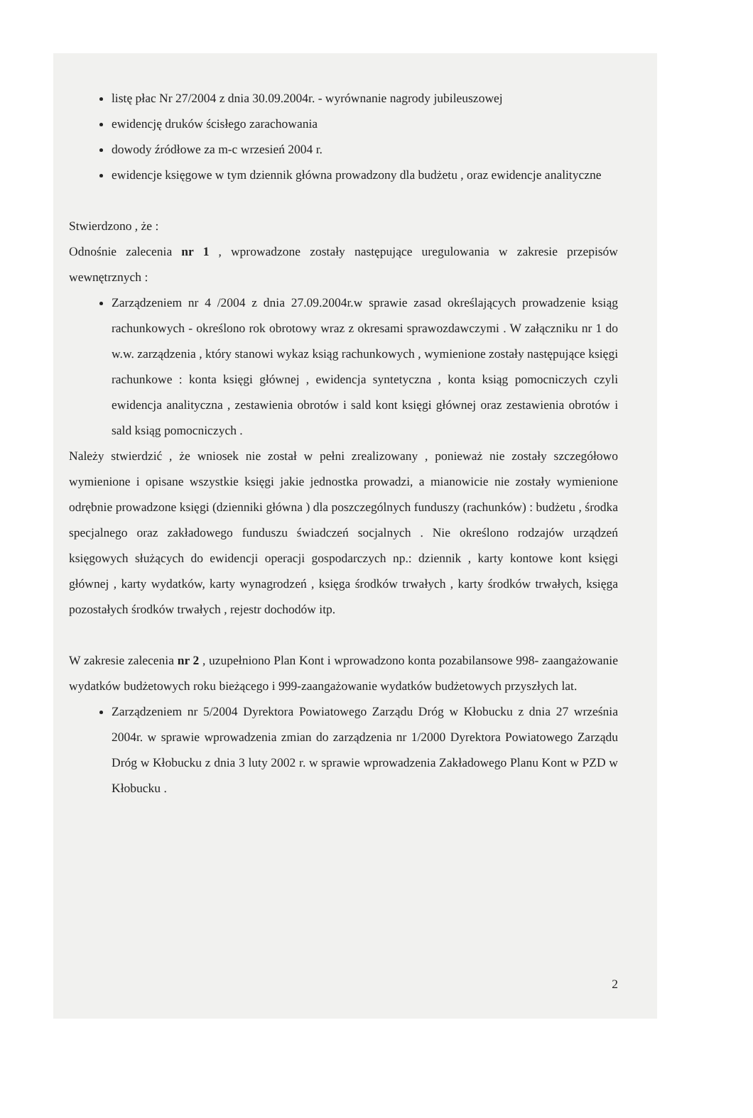listę płac Nr 27/2004 z dnia 30.09.2004r. - wyrównanie nagrody jubileuszowej
ewidencję druków ścisłego zarachowania
dowody źródłowe za m-c wrzesień 2004 r.
ewidencje księgowe w tym dziennik główna prowadzony dla budżetu , oraz ewidencje analityczne
Stwierdzono , że :
Odnośnie zalecenia nr 1 , wprowadzone zostały następujące uregulowania w zakresie przepisów wewnętrznych :
Zarządzeniem nr 4 /2004 z dnia 27.09.2004r.w sprawie zasad określających prowadzenie ksiąg rachunkowych - określono rok obrotowy wraz z okresami sprawozdawczymi . W załączniku nr 1 do w.w. zarządzenia , który stanowi wykaz ksiąg rachunkowych , wymienione zostały następujące księgi rachunkowe : konta księgi głównej , ewidencja syntetyczna , konta ksiąg pomocniczych czyli ewidencja analityczna , zestawienia obrotów i sald kont księgi głównej oraz zestawienia obrotów i sald ksiąg pomocniczych .
Należy stwierdzić , że wniosek nie został w pełni zrealizowany , ponieważ nie zostały szczegółowo wymienione i opisane wszystkie księgi jakie jednostka prowadzi, a mianowicie nie zostały wymienione odrębnie prowadzone księgi (dzienniki główna ) dla poszczególnych funduszy (rachunków) : budżetu , środka specjalnego oraz zakładowego funduszu świadczeń socjalnych . Nie określono rodzajów urządzeń księgowych służących do ewidencji operacji gospodarczych np.: dziennik , karty kontowe kont księgi głównej , karty wydatków, karty wynagrodzeń , księga środków trwałych , karty środków trwałych, księga pozostałych środków trwałych , rejestr dochodów itp.
W zakresie zalecenia nr 2 , uzupełniono Plan Kont i wprowadzono konta pozabilansowe 998- zaangażowanie wydatków budżetowych roku bieżącego i 999-zaangażowanie wydatków budżetowych przyszłych lat.
Zarządzeniem nr 5/2004 Dyrektora Powiatowego Zarządu Dróg w Kłobucku z dnia 27 września 2004r. w sprawie wprowadzenia zmian do zarządzenia nr 1/2000 Dyrektora Powiatowego Zarządu Dróg w Kłobucku z dnia 3 luty 2002 r. w sprawie wprowadzenia Zakładowego Planu Kont w PZD w Kłobucku .
2